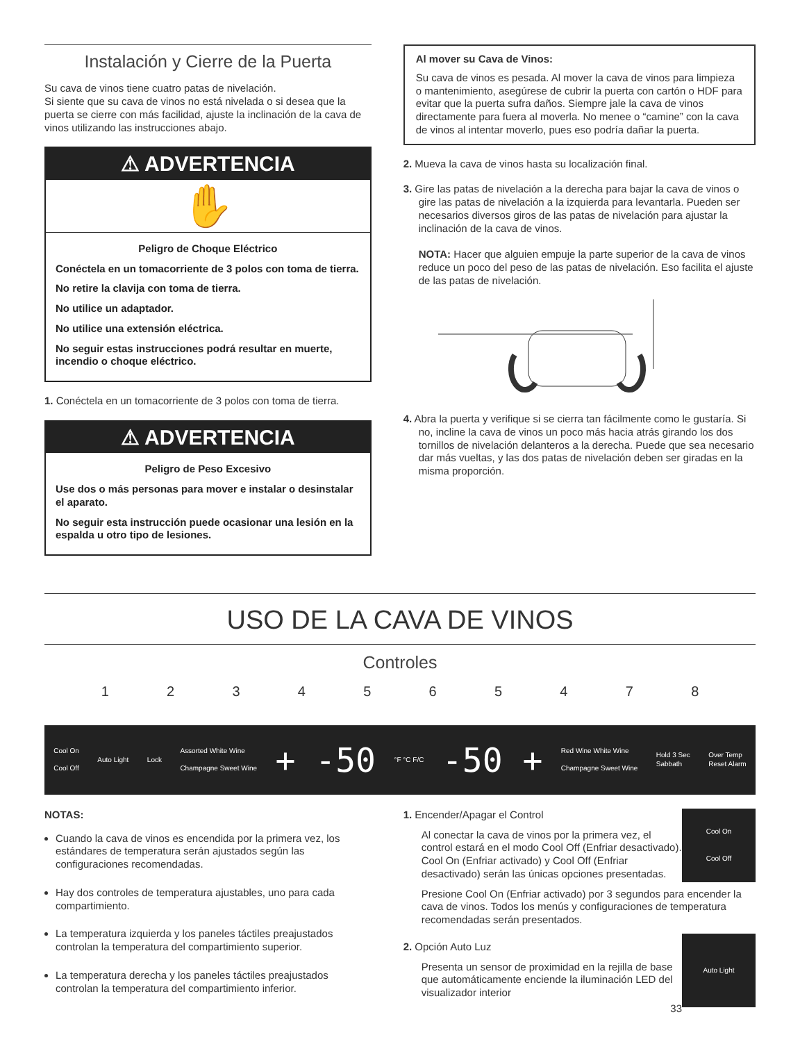Instalación y Cierre de la Puerta
Su cava de vinos tiene cuatro patas de nivelación.
Si siente que su cava de vinos no está nivelada o si desea que la puerta se cierre con más facilidad, ajuste la inclinación de la cava de vinos utilizando las instrucciones abajo.
⚠ ADVERTENCIA
✋
Peligro de Choque Eléctrico
Conéctela en un tomacorriente de 3 polos con toma de tierra.
No retire la clavija con toma de tierra.
No utilice un adaptador.
No utilice una extensión eléctrica.
No seguir estas instrucciones podrá resultar en muerte, incendio o choque eléctrico.
1. Conéctela en un tomacorriente de 3 polos con toma de tierra.
⚠ ADVERTENCIA
Peligro de Peso Excesivo
Use dos o más personas para mover e instalar o desinstalar el aparato.
No seguir esta instrucción puede ocasionar una lesión en la espalda u otro tipo de lesiones.
Al mover su Cava de Vinos:
Su cava de vinos es pesada. Al mover la cava de vinos para limpieza o mantenimiento, asegúrese de cubrir la puerta con cartón o HDF para evitar que la puerta sufra daños. Siempre jale la cava de vinos directamente para fuera al moverla. No menee o “camine” con la cava de vinos al intentar moverlo, pues eso podría dañar la puerta.
2. Mueva la cava de vinos hasta su localización final.
3. Gire las patas de nivelación a la derecha para bajar la cava de vinos o gire las patas de nivelación a la izquierda para levantarla. Pueden ser necesarios diversos giros de las patas de nivelación para ajustar la inclinación de la cava de vinos.
NOTA: Hacer que alguien empuje la parte superior de la cava de vinos reduce un poco del peso de las patas de nivelación. Eso facilita el ajuste de las patas de nivelación.
4. Abra la puerta y verifique si se cierra tan fácilmente como le gustaría. Si no, incline la cava de vinos un poco más hacia atrás girando los dos tornillos de nivelación delanteros a la derecha. Puede que sea necesario dar más vueltas, y las dos patas de nivelación deben ser giradas en la misma proporción.
USO DE LA CAVA DE VINOS
Controles
1 2 3 4 5 6 5 4 7 8
Cool On
Cool Off Auto Light Lock Assorted White Wine
Champagne Sweet Wine + -50 °F °C F/C -50 + Red Wine White Wine
Champagne Sweet Wine Hold 3 Sec
Sabbath Over Temp
Reset Alarm
NOTAS:
Cuando la cava de vinos es encendida por la primera vez, los estándares de temperatura serán ajustados según las configuraciones recomendadas.
Hay dos controles de temperatura ajustables, uno para cada compartimiento.
La temperatura izquierda y los paneles táctiles preajustados controlan la temperatura del compartimiento superior.
La temperatura derecha y los paneles táctiles preajustados controlan la temperatura del compartimiento inferior.
Cool On
Cool Off
1. Encender/Apagar el Control
Al conectar la cava de vinos por la primera vez, el control estará en el modo Cool Off (Enfriar desactivado). Cool On (Enfriar activado) y Cool Off (Enfriar desactivado) serán las únicas opciones presentadas.
Presione Cool On (Enfriar activado) por 3 segundos para encender la cava de vinos. Todos los menús y configuraciones de temperatura recomendadas serán presentados.
Auto Light
2. Opción Auto Luz
Presenta un sensor de proximidad en la rejilla de base que automáticamente enciende la iluminación LED del visualizador interior
33